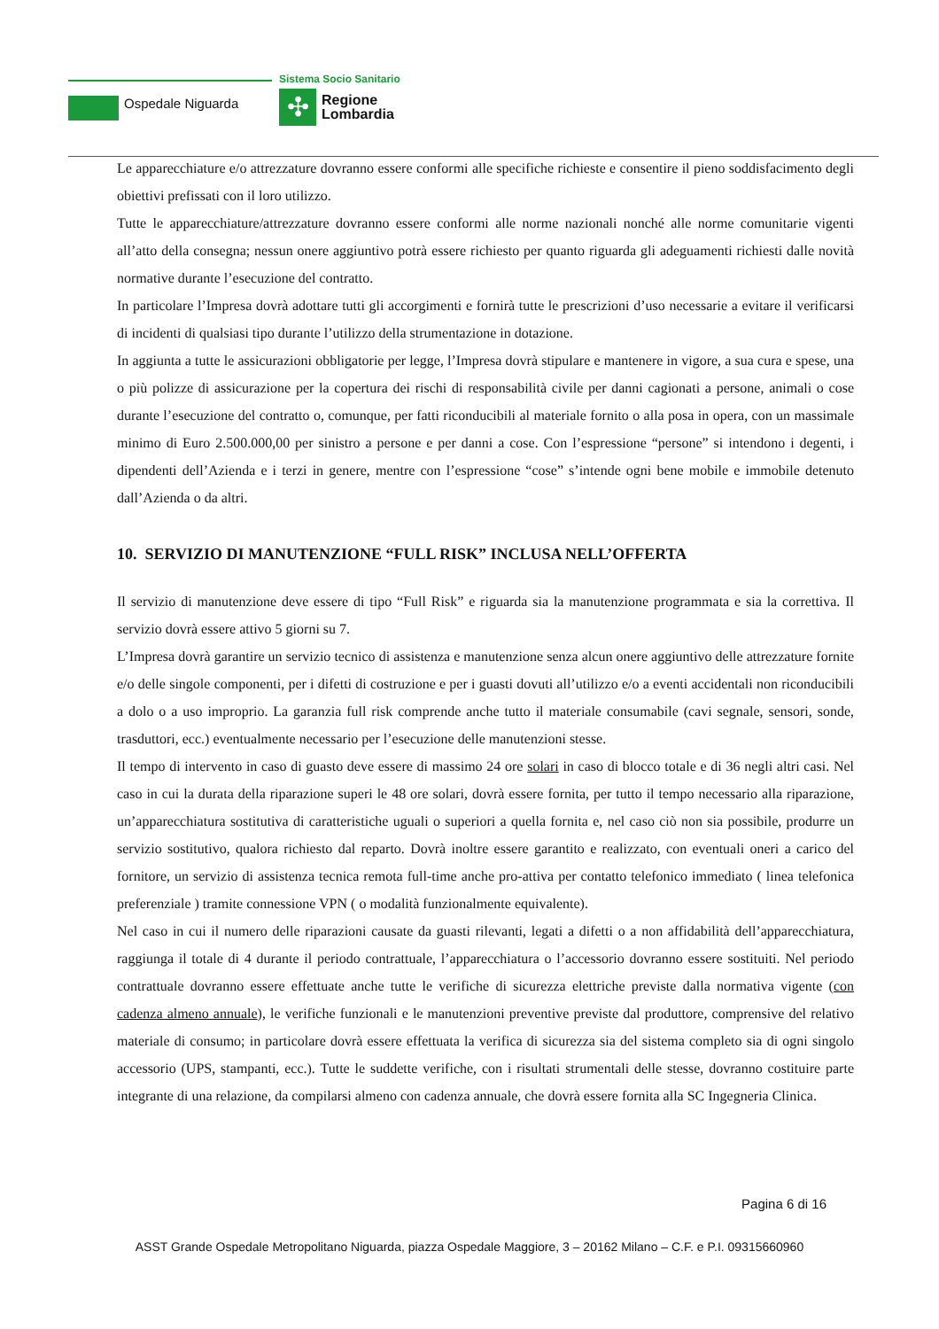Ospedale Niguarda
Sistema Socio Sanitario
✣
Regione
Lombardia
Le apparecchiature e/o attrezzature dovranno essere conformi alle specifiche richieste e consentire il pieno soddisfacimento degli obiettivi prefissati con il loro utilizzo.
Tutte le apparecchiature/attrezzature dovranno essere conformi alle norme nazionali nonché alle norme comunitarie vigenti all’atto della consegna; nessun onere aggiuntivo potrà essere richiesto per quanto riguarda gli adeguamenti richiesti dalle novità normative durante l’esecuzione del contratto.
In particolare l’Impresa dovrà adottare tutti gli accorgimenti e fornirà tutte le prescrizioni d’uso necessarie a evitare il verificarsi di incidenti di qualsiasi tipo durante l’utilizzo della strumentazione in dotazione.
In aggiunta a tutte le assicurazioni obbligatorie per legge, l’Impresa dovrà stipulare e mantenere in vigore, a sua cura e spese, una o più polizze di assicurazione per la copertura dei rischi di responsabilità civile per danni cagionati a persone, animali o cose durante l’esecuzione del contratto o, comunque, per fatti riconducibili al materiale fornito o alla posa in opera, con un massimale minimo di Euro 2.500.000,00 per sinistro a persone e per danni a cose. Con l’espressione “persone” si intendono i degenti, i dipendenti dell’Azienda e i terzi in genere, mentre con l’espressione “cose” s’intende ogni bene mobile e immobile detenuto dall’Azienda o da altri.
10. SERVIZIO DI MANUTENZIONE “FULL RISK” INCLUSA NELL’OFFERTA
Il servizio di manutenzione deve essere di tipo “Full Risk” e riguarda sia la manutenzione programmata e sia la correttiva. Il servizio dovrà essere attivo 5 giorni su 7.
L’Impresa dovrà garantire un servizio tecnico di assistenza e manutenzione senza alcun onere aggiuntivo delle attrezzature fornite e/o delle singole componenti, per i difetti di costruzione e per i guasti dovuti all’utilizzo e/o a eventi accidentali non riconducibili a dolo o a uso improprio. La garanzia full risk comprende anche tutto il materiale consumabile (cavi segnale, sensori, sonde, trasduttori, ecc.) eventualmente necessario per l’esecuzione delle manutenzioni stesse.
Il tempo di intervento in caso di guasto deve essere di massimo 24 ore solari in caso di blocco totale e di 36 negli altri casi. Nel caso in cui la durata della riparazione superi le 48 ore solari, dovrà essere fornita, per tutto il tempo necessario alla riparazione, un’apparecchiatura sostitutiva di caratteristiche uguali o superiori a quella fornita e, nel caso ciò non sia possibile, produrre un servizio sostitutivo, qualora richiesto dal reparto. Dovrà inoltre essere garantito e realizzato, con eventuali oneri a carico del fornitore, un servizio di assistenza tecnica remota full-time anche pro-attiva per contatto telefonico immediato ( linea telefonica preferenziale ) tramite connessione VPN ( o modalità funzionalmente equivalente).
Nel caso in cui il numero delle riparazioni causate da guasti rilevanti, legati a difetti o a non affidabilità dell’apparecchiatura, raggiunga il totale di 4 durante il periodo contrattuale, l’apparecchiatura o l’accessorio dovranno essere sostituiti. Nel periodo contrattuale dovranno essere effettuate anche tutte le verifiche di sicurezza elettriche previste dalla normativa vigente (con cadenza almeno annuale), le verifiche funzionali e le manutenzioni preventive previste dal produttore, comprensive del relativo materiale di consumo; in particolare dovrà essere effettuata la verifica di sicurezza sia del sistema completo sia di ogni singolo accessorio (UPS, stampanti, ecc.). Tutte le suddette verifiche, con i risultati strumentali delle stesse, dovranno costituire parte integrante di una relazione, da compilarsi almeno con cadenza annuale, che dovrà essere fornita alla SC Ingegneria Clinica.
Pagina 6 di 16
ASST Grande Ospedale Metropolitano Niguarda, piazza Ospedale Maggiore, 3 – 20162 Milano – C.F. e P.I. 09315660960